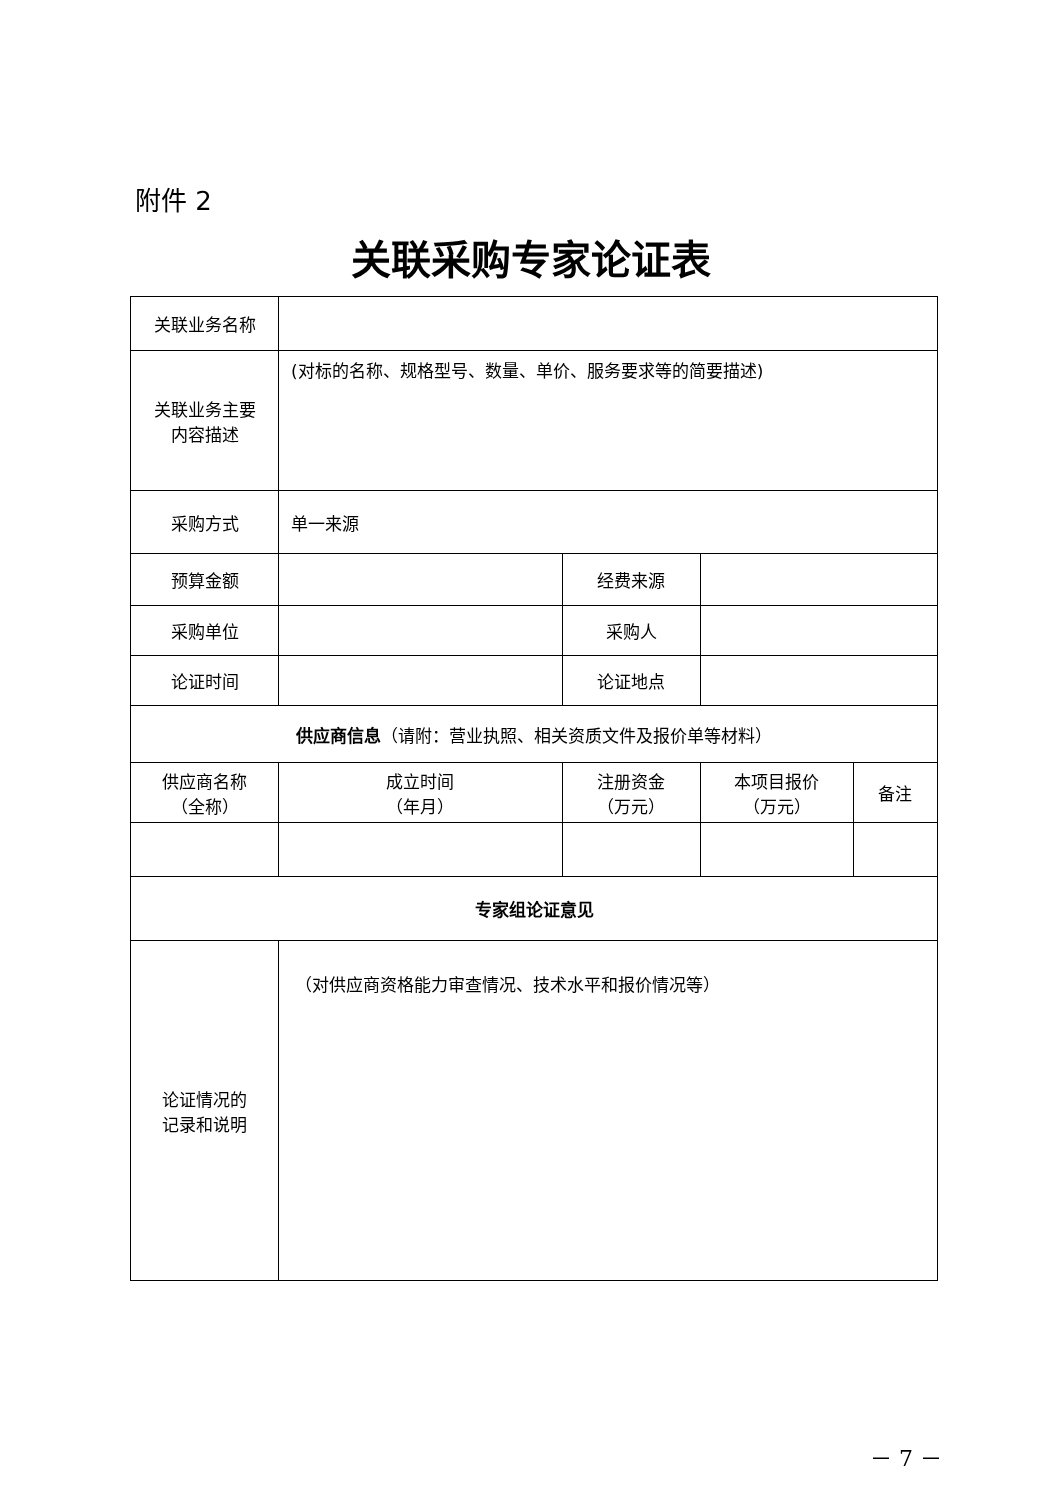附件 2
关联采购专家论证表
| 关联业务名称 | | | | | |
| 关联业务主要 内容描述 | (对标的名称、规格型号、数量、单价、服务要求等的简要描述) | | | | |
| 采购方式 | 单一来源 | | | | |
| 预算金额 | | | 经费来源 | | |
| 采购单位 | | | 采购人 | | |
| 论证时间 | | | 论证地点 | | |
| 供应商信息 （请附：营业执照、相关资质文件及报价单等材料） | | | | | |
| 供应商名称 （全称） | | 成立时间 （年月） | 注册资金 （万元） | 本项目报价 （万元） | 备注 |
| 专家组论证意见 | | | | | |
| 论证情况的 记录和说明 | （对供应商资格能力审查情况、技术水平和报价情况等） | | | | |
－ 7 －